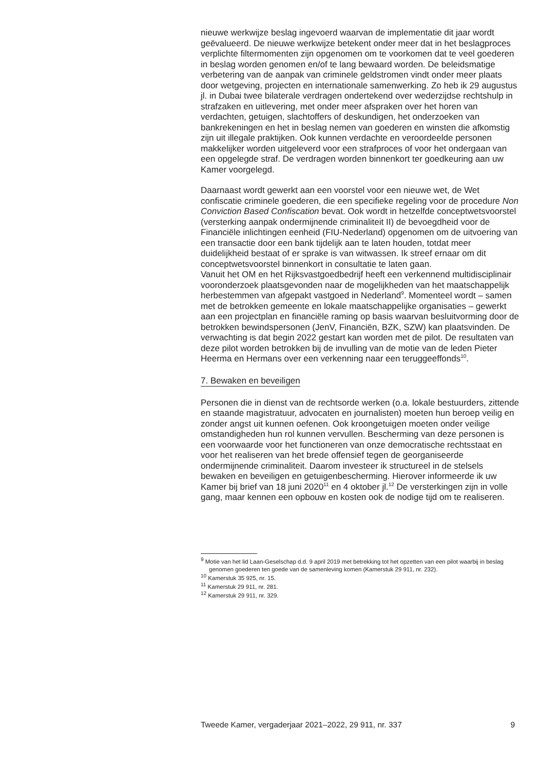nieuwe werkwijze beslag ingevoerd waarvan de implementatie dit jaar wordt geëvalueerd. De nieuwe werkwijze betekent onder meer dat in het beslagproces verplichte filtermomenten zijn opgenomen om te voorkomen dat te veel goederen in beslag worden genomen en/of te lang bewaard worden. De beleidsmatige verbetering van de aanpak van criminele geldstromen vindt onder meer plaats door wetgeving, projecten en internationale samenwerking. Zo heb ik 29 augustus jl. in Dubai twee bilaterale verdragen ondertekend over wederzijdse rechtshulp in strafzaken en uitlevering, met onder meer afspraken over het horen van verdachten, getuigen, slachtoffers of deskundigen, het onderzoeken van bankrekeningen en het in beslag nemen van goederen en winsten die afkomstig zijn uit illegale praktijken. Ook kunnen verdachte en veroordeelde personen makkelijker worden uitgeleverd voor een strafproces of voor het ondergaan van een opgelegde straf. De verdragen worden binnenkort ter goedkeuring aan uw Kamer voorgelegd.
Daarnaast wordt gewerkt aan een voorstel voor een nieuwe wet, de Wet confiscatie criminele goederen, die een specifieke regeling voor de procedure Non Conviction Based Confiscation bevat. Ook wordt in hetzelfde conceptwetsvoorstel (versterking aanpak ondermijnende criminaliteit II) de bevoegdheid voor de Financiële inlichtingen eenheid (FIU-Nederland) opgenomen om de uitvoering van een transactie door een bank tijdelijk aan te laten houden, totdat meer duidelijkheid bestaat of er sprake is van witwassen. Ik streef ernaar om dit conceptwetsvoorstel binnenkort in consultatie te laten gaan.
Vanuit het OM en het Rijksvastgoedbedrijf heeft een verkennend multidisciplinair vooronderzoek plaatsgevonden naar de mogelijkheden van het maatschappelijk herbestemmen van afgepakt vastgoed in Nederland<sup>9</sup>. Momenteel wordt – samen met de betrokken gemeente en lokale maatschappelijke organisaties – gewerkt aan een projectplan en financiële raming op basis waarvan besluitvorming door de betrokken bewindspersonen (JenV, Financiën, BZK, SZW) kan plaatsvinden. De verwachting is dat begin 2022 gestart kan worden met de pilot. De resultaten van deze pilot worden betrokken bij de invulling van de motie van de leden Pieter Heerma en Hermans over een verkenning naar een teruggeeffonds<sup>10</sup>.
7. Bewaken en beveiligen
Personen die in dienst van de rechtsorde werken (o.a. lokale bestuurders, zittende en staande magistratuur, advocaten en journalisten) moeten hun beroep veilig en zonder angst uit kunnen oefenen. Ook kroongetuigen moeten onder veilige omstandigheden hun rol kunnen vervullen. Bescherming van deze personen is een voorwaarde voor het functioneren van onze democratische rechtsstaat en voor het realiseren van het brede offensief tegen de georganiseerde ondermijnende criminaliteit. Daarom investeer ik structureel in de stelsels bewaken en beveiligen en getuigenbescherming. Hierover informeerde ik uw Kamer bij brief van 18 juni 2020<sup>11</sup> en 4 oktober jl.<sup>12</sup> De versterkingen zijn in volle gang, maar kennen een opbouw en kosten ook de nodige tijd om te realiseren.
<sup>9</sup> Motie van het lid Laan-Geselschap d.d. 9 april 2019 met betrekking tot het opzetten van een pilot waarbij in beslag genomen goederen ten goede van de samenleving komen (Kamerstuk 29 911, nr. 232).
<sup>10</sup> Kamerstuk 35 925, nr. 15.
<sup>11</sup> Kamerstuk 29 911, nr. 281.
<sup>12</sup> Kamerstuk 29 911, nr. 329.
Tweede Kamer, vergaderjaar 2021–2022, 29 911, nr. 337 9